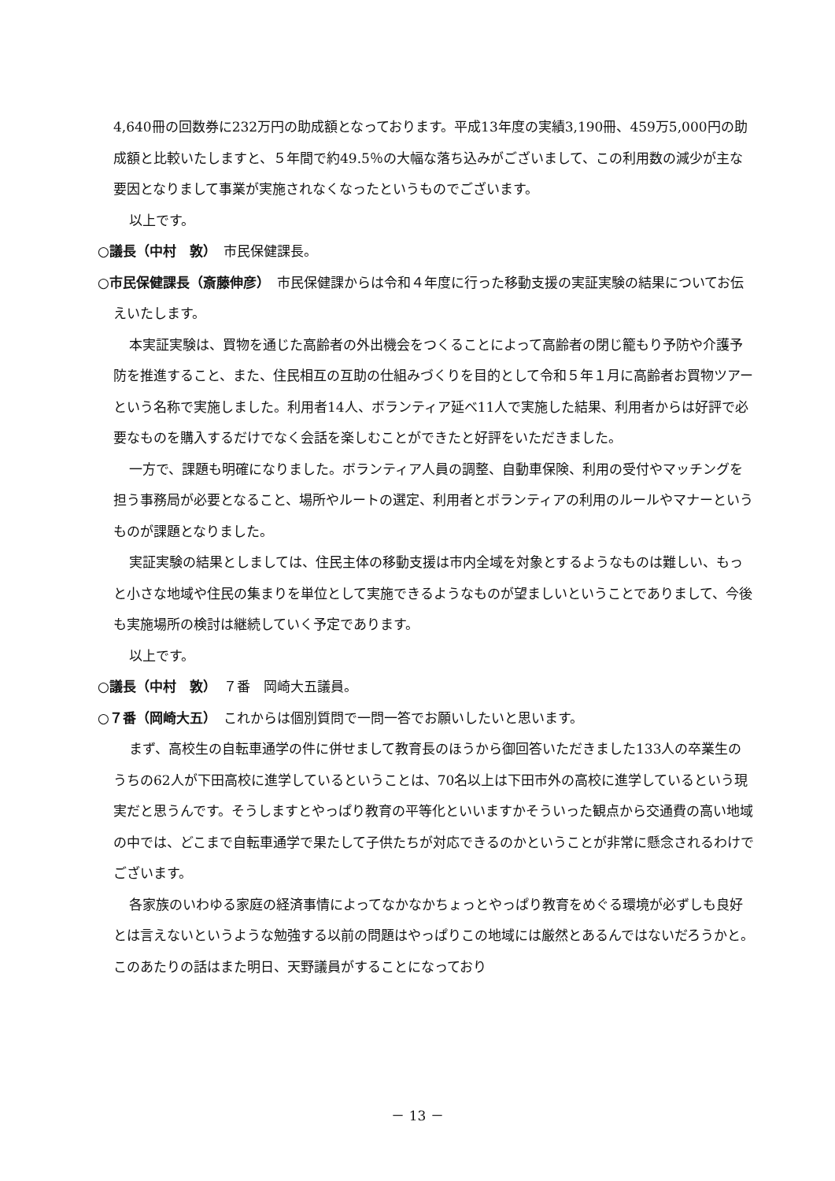4,640冊の回数券に232万円の助成額となっております。平成13年度の実績3,190冊、459万5,000円の助成額と比較いたしますと、５年間で約49.5％の大幅な落ち込みがございまして、この利用数の減少が主な要因となりまして事業が実施されなくなったというものでございます。
以上です。
○議長（中村　敦）　市民保健課長。
○市民保健課長（斎藤伸彦）　市民保健課からは令和４年度に行った移動支援の実証実験の結果についてお伝えいたします。
本実証実験は、買物を通じた高齢者の外出機会をつくることによって高齢者の閉じ籠もり予防や介護予防を推進すること、また、住民相互の互助の仕組みづくりを目的として令和５年１月に高齢者お買物ツアーという名称で実施しました。利用者14人、ボランティア延べ11人で実施した結果、利用者からは好評で必要なものを購入するだけでなく会話を楽しむことができたと好評をいただきました。
一方で、課題も明確になりました。ボランティア人員の調整、自動車保険、利用の受付やマッチングを担う事務局が必要となること、場所やルートの選定、利用者とボランティアの利用のルールやマナーというものが課題となりました。
実証実験の結果としましては、住民主体の移動支援は市内全域を対象とするようなものは難しい、もっと小さな地域や住民の集まりを単位として実施できるようなものが望ましいということでありまして、今後も実施場所の検討は継続していく予定であります。
以上です。
○議長（中村　敦）　７番　岡崎大五議員。
○７番（岡崎大五）　これからは個別質問で一問一答でお願いしたいと思います。
まず、高校生の自転車通学の件に併せまして教育長のほうから御回答いただきました133人の卒業生のうちの62人が下田高校に進学しているということは、70名以上は下田市外の高校に進学しているという現実だと思うんです。そうしますとやっぱり教育の平等化といいますかそういった観点から交通費の高い地域の中では、どこまで自転車通学で果たして子供たちが対応できるのかということが非常に懸念されるわけでございます。
各家族のいわゆる家庭の経済事情によってなかなかちょっとやっぱり教育をめぐる環境が必ずしも良好とは言えないというような勉強する以前の問題はやっぱりこの地域には厳然とあるんではないだろうかと。このあたりの話はまた明日、天野議員がすることになっており
－ 13 －